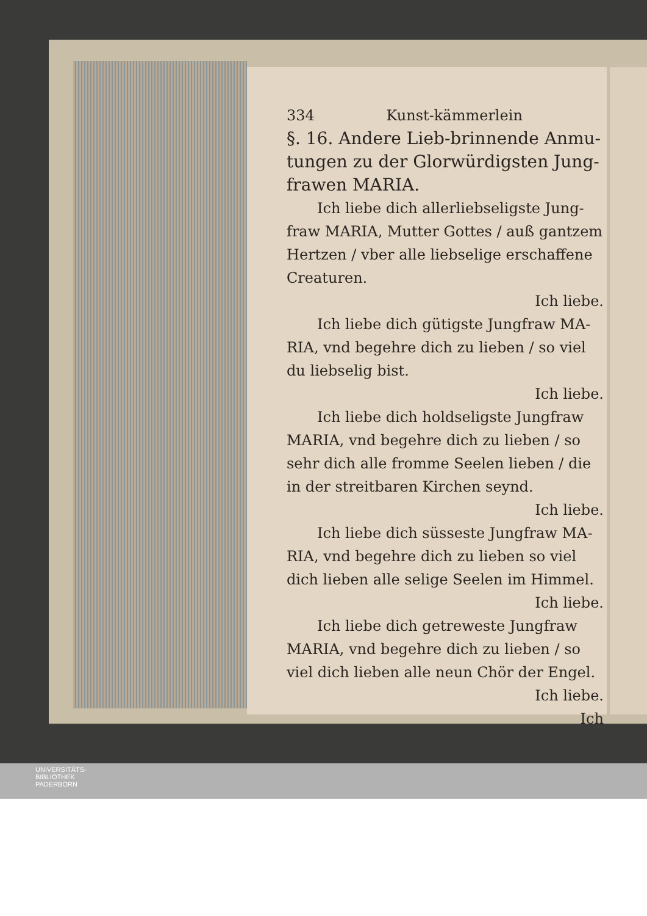334 Kunst-kämmerlein
§. 16. Andere Lieb-brinnende Anmu­tungen zu der Glorwürdigsten Jung­frawen MARIA.
Ich liebe dich allerliebseligste Jung­fraw MARIA, Mutter Gottes / auß gan­tzem Hertzen / vber alle liebselige erschaffe­ne Creaturen.
Ich liebe.
Ich liebe dich gütigste Jungfraw MA­RIA, vnd begehre dich zu lieben / so viel du liebselig bist.
Ich liebe.
Ich liebe dich holdseligste Jungfraw MARIA, vnd begehre dich zu lieben / so sehr dich alle fromme Seelen lieben / die in der streitbaren Kirchen seynd.
Ich liebe.
Ich liebe dich süsseste Jungfraw MA­RIA, vnd begehre dich zu lieben so viel dich lieben alle selige Seelen im Himmel.
Ich liebe.
Ich liebe dich getreweste Jungfraw MARIA, vnd begehre dich zu lieben / so viel dich lieben alle neun Chör der Engel.
Ich liebe.
Ich
UNIVERSITÄTS-
BIBLIOTHEK
PADERBORN